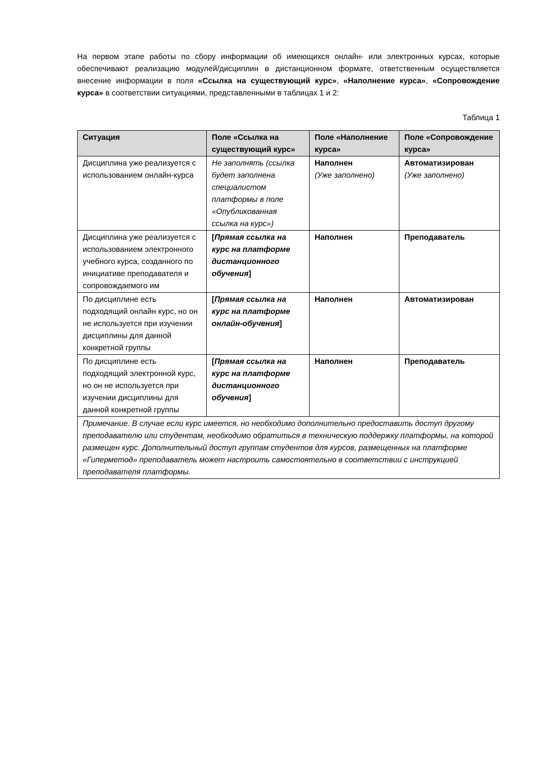На первом этапе работы по сбору информации об имеющихся онлайн- или электронных курсах, которые обеспечивают реализацию модулей/дисциплин в дистанционном формате, ответственным осуществляется внесение информации в поля «Ссылка на существующий курс», «Наполнение курса», «Сопровождение курса» в соответствии ситуациями, представленными в таблицах 1 и 2:
Таблица 1
| Ситуация | Поле «Ссылка на существующий курс» | Поле «Наполнение курса» | Поле «Сопровождение курса» |
| --- | --- | --- | --- |
| Дисциплина уже реализуется с использованием онлайн-курса | Не заполнять (ссылка будет заполнена специалистом платформы в поле «Опубликованная ссылка на курс») | Наполнен (Уже заполнено) | Автоматизирован (Уже заполнено) |
| Дисциплина уже реализуется с использованием электронного учебного курса, созданного по инициативе преподавателя и сопровождаемого им | [ Прямая ссылка на курс на платформе дистанционного обучения ] | Наполнен | Преподаватель |
| По дисциплине есть подходящий онлайн курс, но он не используется при изучении дисциплины для данной конкретной группы | [ Прямая ссылка на курс на платформе онлайн-обучения ] | Наполнен | Автоматизирован |
| По дисциплине есть подходящий электронной курс, но он не используется при изучении дисциплины для данной конкретной группы | [ Прямая ссылка на курс на платформе дистанционного обучения ] | Наполнен | Преподаватель |
| Примечание. В случае если курс имеется, но необходимо дополнительно предоставить доступ другому преподавателю или студентам, необходимо обратиться в техническую поддержку платформы, на которой размещен курс. Дополнительный доступ группам студентов для курсов, размещенных на платформе «Гиперметод» преподаватель может настроить самостоятельно в соответствии с инструкцией преподавателя платформы. | | | |